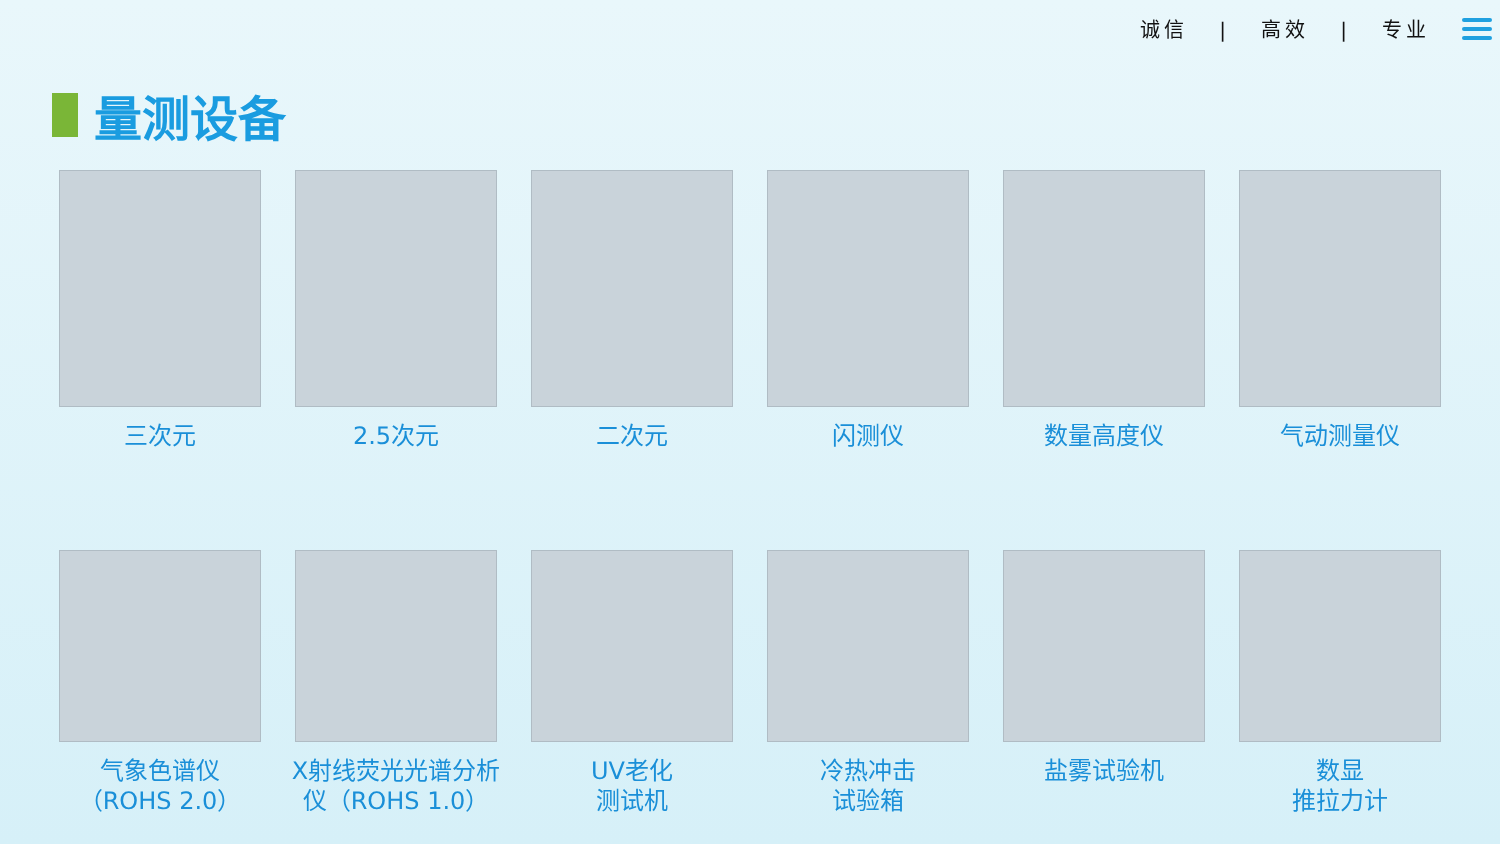诚信 | 高效 | 专业
量测设备
三次元 2.5次元 二次元 闪测仪 数量高度仪 气动测量仪
气象色谱仪
（ROHS 2.0）
X射线荧光光谱分析仪（ROHS 1.0）
UV老化
测试机
冷热冲击
试验箱
盐雾试验机 数显
推拉力计